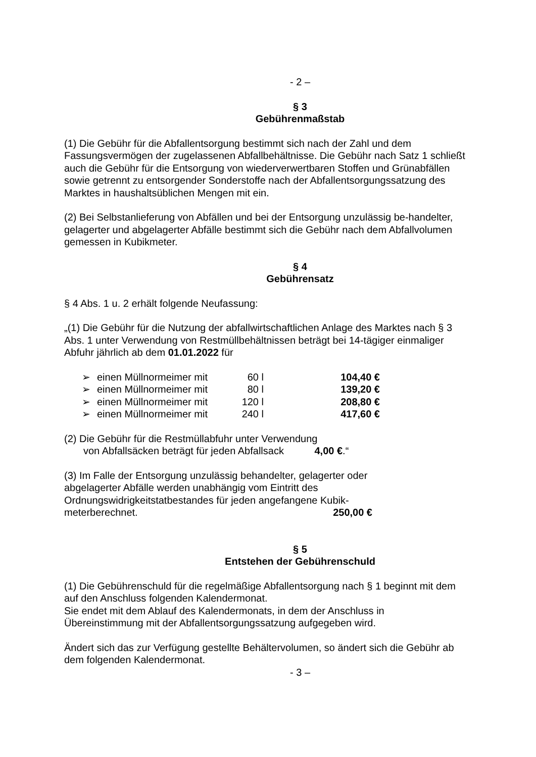- 2 –
§ 3
Gebührenmaßstab
(1) Die Gebühr für die Abfallentsorgung bestimmt sich nach der Zahl und dem Fassungsvermögen der zugelassenen Abfallbehältnisse. Die Gebühr nach Satz 1 schließt auch die Gebühr für die Entsorgung von wiederverwertbaren Stoffen und Grünabfällen sowie getrennt zu entsorgender Sonderstoffe nach der Abfallentsorgungssatzung des Marktes in haushaltsüblichen Mengen mit ein.
(2) Bei Selbstanlieferung von Abfällen und bei der Entsorgung unzulässig be-handelter, gelagerter und abgelagerter Abfälle bestimmt sich die Gebühr nach dem Abfallvolumen gemessen in Kubikmeter.
§ 4
Gebührensatz
§ 4 Abs. 1 u. 2 erhält folgende Neufassung:
„(1) Die Gebühr für die Nutzung der abfallwirtschaftlichen Anlage des Marktes nach § 3 Abs. 1 unter Verwendung von Restmüllbehältnissen beträgt bei 14-tägiger einmaliger Abfuhr jährlich ab dem 01.01.2022 für
| ➢ | einen Müllnormeimer mit | 60 l | 104,40 € |
| ➢ | einen Müllnormeimer mit | 80 l | 139,20 € |
| ➢ | einen Müllnormeimer mit | 120 l | 208,80 € |
| ➢ | einen Müllnormeimer mit | 240 l | 417,60 € |
(2) Die Gebühr für die Restmüllabfuhr unter Verwendung
von Abfallsäcken beträgt für jeden Abfallsack 4,00 €.“
(3) Im Falle der Entsorgung unzulässig behandelter, gelagerter oder abgelagerter Abfälle werden unabhängig vom Eintritt des Ordnungswidrigkeitstatbestandes für jeden angefangene Kubik-meterberechnet. 250,00 €
§ 5
Entstehen der Gebührenschuld
(1) Die Gebührenschuld für die regelmäßige Abfallentsorgung nach § 1 beginnt mit dem auf den Anschluss folgenden Kalendermonat.
Sie endet mit dem Ablauf des Kalendermonats, in dem der Anschluss in Übereinstimmung mit der Abfallentsorgungssatzung aufgegeben wird.
Ändert sich das zur Verfügung gestellte Behältervolumen, so ändert sich die Gebühr ab dem folgenden Kalendermonat.
- 3 –